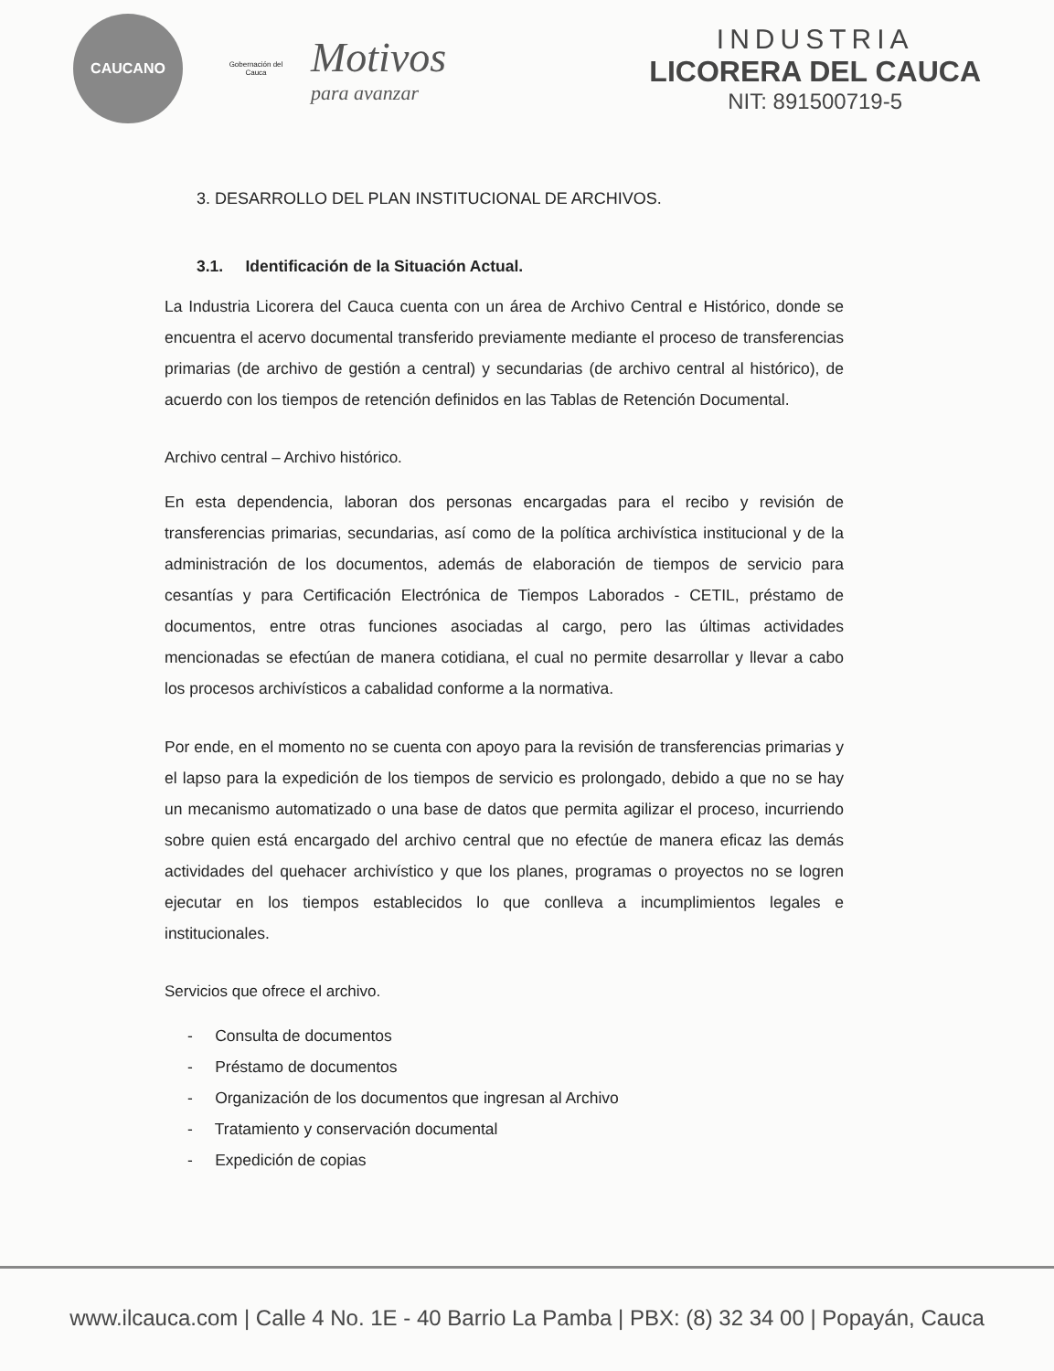CAUCANO
Gobernación del Cauca
Motivos
para avanzar
INDUSTRIA
LICORERA DEL CAUCA
NIT: 891500719-5
3. DESARROLLO DEL PLAN INSTITUCIONAL DE ARCHIVOS.
3.1. Identificación de la Situación Actual.
La Industria Licorera del Cauca cuenta con un área de Archivo Central e Histórico, donde se encuentra el acervo documental transferido previamente mediante el proceso de transferencias primarias (de archivo de gestión a central) y secundarias (de archivo central al histórico), de acuerdo con los tiempos de retención definidos en las Tablas de Retención Documental.
Archivo central – Archivo histórico.
En esta dependencia, laboran dos personas encargadas para el recibo y revisión de transferencias primarias, secundarias, así como de la política archivística institucional y de la administración de los documentos, además de elaboración de tiempos de servicio para cesantías y para Certificación Electrónica de Tiempos Laborados - CETIL, préstamo de documentos, entre otras funciones asociadas al cargo, pero las últimas actividades mencionadas se efectúan de manera cotidiana, el cual no permite desarrollar y llevar a cabo los procesos archivísticos a cabalidad conforme a la normativa.
Por ende, en el momento no se cuenta con apoyo para la revisión de transferencias primarias y el lapso para la expedición de los tiempos de servicio es prolongado, debido a que no se hay un mecanismo automatizado o una base de datos que permita agilizar el proceso, incurriendo sobre quien está encargado del archivo central que no efectúe de manera eficaz las demás actividades del quehacer archivístico y que los planes, programas o proyectos no se logren ejecutar en los tiempos establecidos lo que conlleva a incumplimientos legales e institucionales.
Servicios que ofrece el archivo.
- Consulta de documentos
- Préstamo de documentos
- Organización de los documentos que ingresan al Archivo
- Tratamiento y conservación documental
- Expedición de copias
www.ilcauca.com | Calle 4 No. 1E - 40 Barrio La Pamba | PBX: (8) 32 34 00 | Popayán, Cauca